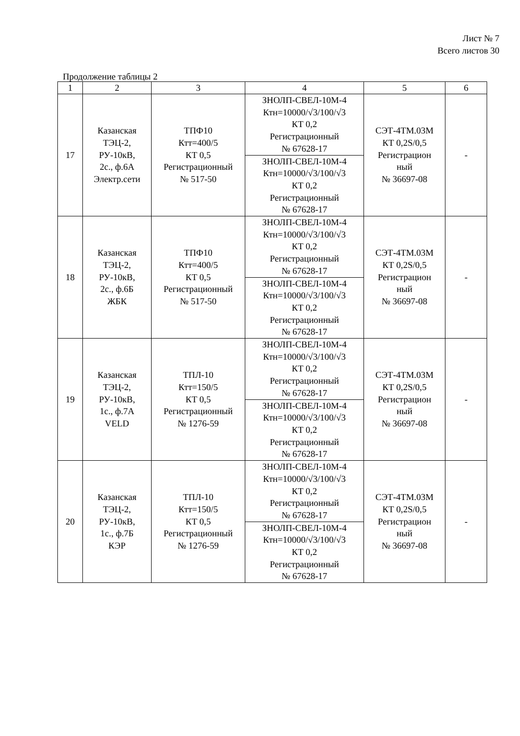Лист № 7
Всего листов 30
Продолжение таблицы 2
| 1 | 2 | 3 | 4 | 5 | 6 |
| 17 | Казанская ТЭЦ-2, РУ-10кВ, 2с., ф.6А Электр.сети | ТПФ10 Ктт=400/5 КТ 0,5 Регистрационный № 517-50 | ЗНОЛП-СВЕЛ-10М-4 Ктн=10000/√3/100/√3 КТ 0,2 Регистрационный № 67628-17 | СЭТ-4ТМ.03М КТ 0,2S/0,5 Регистрацион ный № 36697-08 | - |
| | | | ЗНОЛП-СВЕЛ-10М-4 Ктн=10000/√3/100/√3 КТ 0,2 Регистрационный № 67628-17 | | |
| 18 | Казанская ТЭЦ-2, РУ-10кВ, 2с., ф.6Б ЖБК | ТПФ10 Ктт=400/5 КТ 0,5 Регистрационный № 517-50 | ЗНОЛП-СВЕЛ-10М-4 Ктн=10000/√3/100/√3 КТ 0,2 Регистрационный № 67628-17 | СЭТ-4ТМ.03М КТ 0,2S/0,5 Регистрацион ный № 36697-08 | - |
| | | | ЗНОЛП-СВЕЛ-10М-4 Ктн=10000/√3/100/√3 КТ 0,2 Регистрационный № 67628-17 | | |
| 19 | Казанская ТЭЦ-2, РУ-10кВ, 1с., ф.7А VELD | ТПЛ-10 Ктт=150/5 КТ 0,5 Регистрационный № 1276-59 | ЗНОЛП-СВЕЛ-10М-4 Ктн=10000/√3/100/√3 КТ 0,2 Регистрационный № 67628-17 | СЭТ-4ТМ.03М КТ 0,2S/0,5 Регистрацион ный № 36697-08 | - |
| | | | ЗНОЛП-СВЕЛ-10М-4 Ктн=10000/√3/100/√3 КТ 0,2 Регистрационный № 67628-17 | | |
| 20 | Казанская ТЭЦ-2, РУ-10кВ, 1с., ф.7Б КЭР | ТПЛ-10 Ктт=150/5 КТ 0,5 Регистрационный № 1276-59 | ЗНОЛП-СВЕЛ-10М-4 Ктн=10000/√3/100/√3 КТ 0,2 Регистрационный № 67628-17 | СЭТ-4ТМ.03М КТ 0,2S/0,5 Регистрацион ный № 36697-08 | - |
| | | | ЗНОЛП-СВЕЛ-10М-4 Ктн=10000/√3/100/√3 КТ 0,2 Регистрационный № 67628-17 | | |